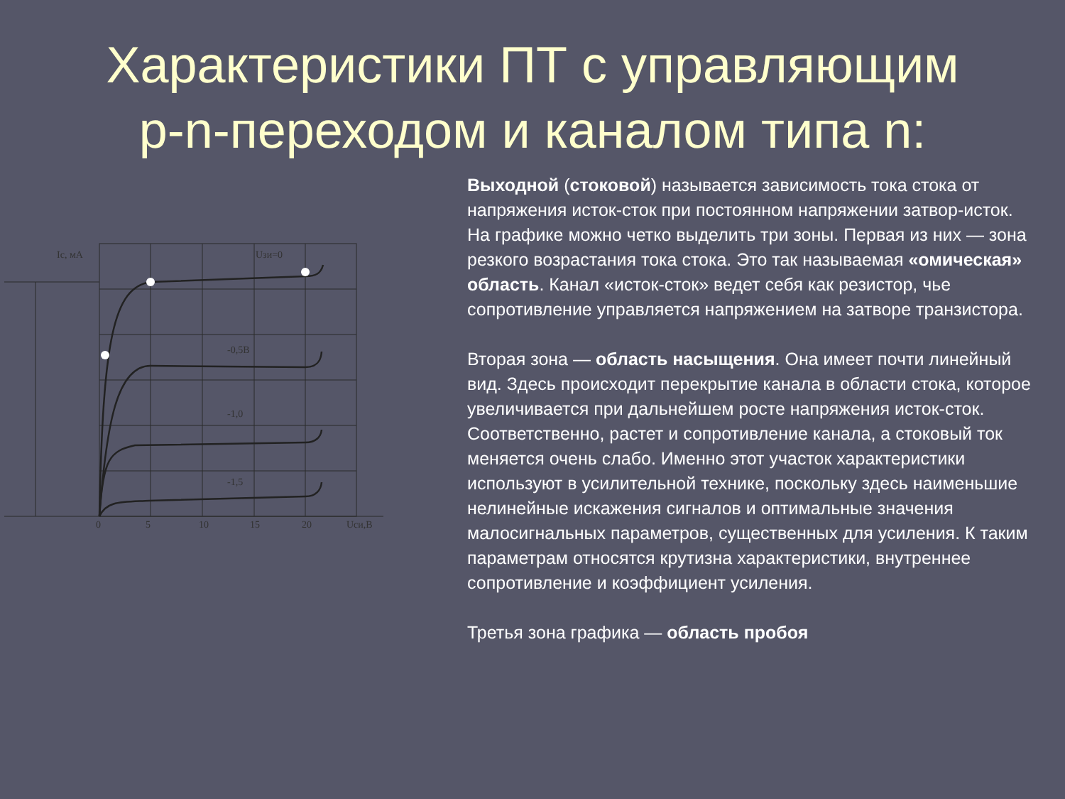Характеристики ПТ с управляющим
p-n-переходом и каналом типа n:
Iс, мА
Uзи=0
-0,5В
-1,0
-1,5
0
5
10
15
20
Uси,В
Выходной (стоковой) называется зависимость тока стока от напряжения исток-сток при постоянном напряжении затвор-исток.
На графике можно четко выделить три зоны. Первая из них — зона резкого возрастания тока стока. Это так называемая «омическая» область. Канал «исток-сток» ведет себя как резистор, чье сопротивление управляется напряжением на затворе транзистора.
Вторая зона — область насыщения. Она имеет почти линейный вид. Здесь происходит перекрытие канала в области стока, которое увеличивается при дальнейшем росте напряжения исток-сток. Соответственно, растет и сопротивление канала, а стоковый ток меняется очень слабо. Именно этот участок характеристики используют в усилительной технике, поскольку здесь наименьшие нелинейные искажения сигналов и оптимальные значения малосигнальных параметров, существенных для усиления. К таким параметрам относятся крутизна характеристики, внутреннее сопротивление и коэффициент усиления.
Третья зона графика — область пробоя